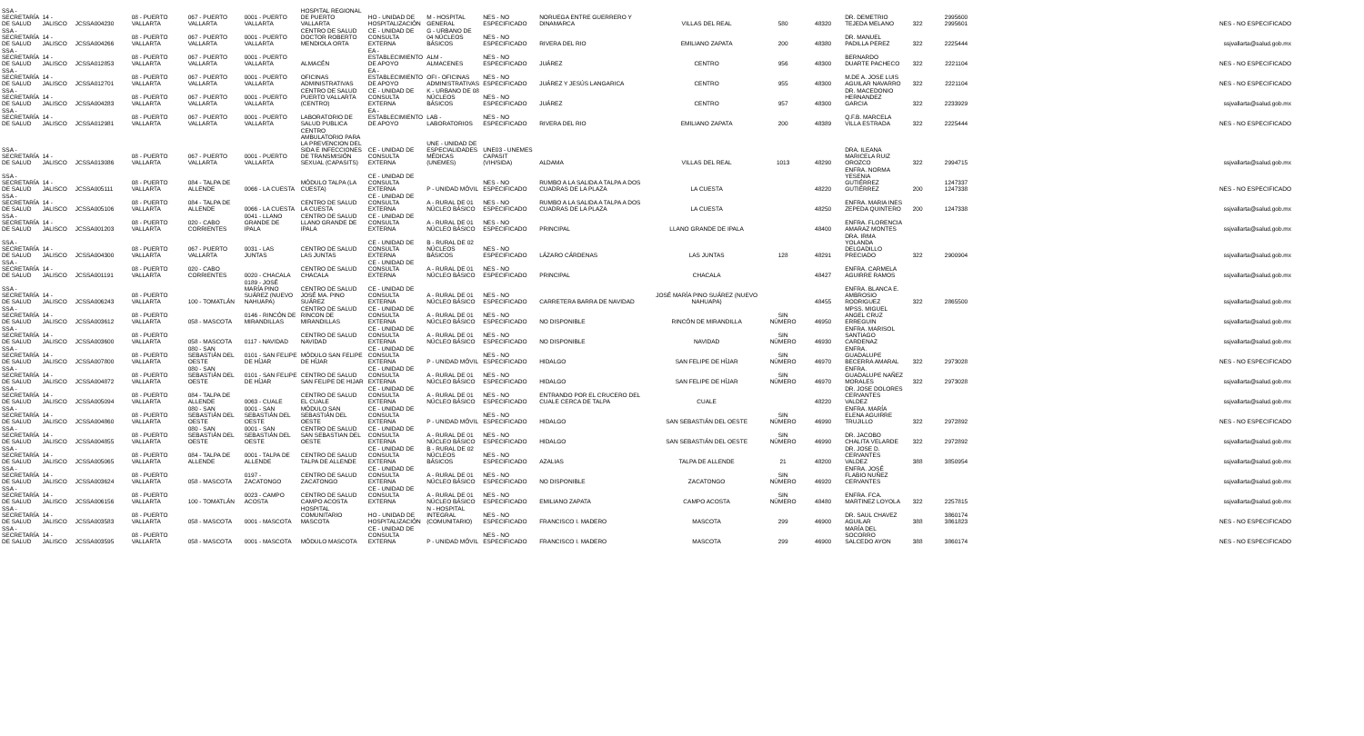| SSA - SECRETARÍA DE SALUD | 14 - JALISCO | JCSSA004230 | 08 - PUERTO VALLARTA | 067 - PUERTO VALLARTA | 0001 - PUERTO VALLARTA | HOSPITAL REGIONAL DE PUERTO VALLARTA | HO - UNIDAD DE HOSPITALIZACIÓN | M - HOSPITAL GENERAL | NES - NO ESPECIFICADO | NORUEGA ENTRE GUERRERO Y DINAMARCA | VILLAS DEL REAL | 580 | 48320 | DR. DEMETRIO TEJEDA MELANO | 322 | 2995600 2995601 | NES - NO ESPECIFICADO |
| SSA - SECRETARÍA DE SALUD | 14 - JALISCO | JCSSA004266 | 08 - PUERTO VALLARTA | 067 - PUERTO VALLARTA | 0001 - PUERTO VALLARTA | CENTRO DE SALUD DOCTOR ROBERTO MENDIOLA ORTA | CE - UNIDAD DE CONSULTA EXTERNA | G - URBANO DE 04 NÚCLEOS BÁSICOS | NES - NO ESPECIFICADO | RIVERA DEL RIO | EMILIANO ZAPATA | 200 | 48380 | DR. MANUEL PADILLA PEREZ | 322 | 2225444 | ssjvallarta@salud.gob.mx |
| SSA - SECRETARÍA DE SALUD | 14 - JALISCO | JCSSA012853 | 08 - PUERTO VALLARTA | 067 - PUERTO VALLARTA | 0001 - PUERTO VALLARTA | ALMACÉN | EA - ESTABLECIMIENTO DE APOYO | ALM - ALMACENES | NES - NO ESPECIFICADO | JUÁREZ | CENTRO | 956 | 48300 | BERNARDO DUARTE PACHECO | 322 | 2221104 | NES - NO ESPECIFICADO |
| SSA - SECRETARÍA DE SALUD | 14 - JALISCO | JCSSA012701 | 08 - PUERTO VALLARTA | 067 - PUERTO VALLARTA | 0001 - PUERTO VALLARTA | OFICINAS ADMINISTRATIVAS | EA - ESTABLECIMIENTO DE APOYO | OFI - OFICINAS ADMINISTRATIVAS | NES - NO ESPECIFICADO | JUÁREZ Y JESÚS LANGARICA | CENTRO | 955 | 48300 | M.DE A. JOSE LUIS AGUILAR NAVARRO | 322 | 2221104 | NES - NO ESPECIFICADO |
| SSA - SECRETARÍA DE SALUD | 14 - JALISCO | JCSSA004283 | 08 - PUERTO VALLARTA | 067 - PUERTO VALLARTA | 0001 - PUERTO VALLARTA | CENTRO DE SALUD PUERTO VALLARTA (CENTRO) | CE - UNIDAD DE CONSULTA EXTERNA | K - URBANO DE 08 NÚCLEOS BÁSICOS | NES - NO ESPECIFICADO | JUÁREZ | CENTRO | 957 | 48300 | DR. MACEDONIO HERNANDEZ GARCIA | 322 | 2233929 | ssjvallarta@salud.gob.mx |
| SSA - SECRETARÍA DE SALUD | 14 - JALISCO | JCSSA012981 | 08 - PUERTO VALLARTA | 067 - PUERTO VALLARTA | 0001 - PUERTO VALLARTA | LABORATORIO DE SALUD PUBLICA | EA - ESTABLECIMIENTO DE APOYO | LAB - LABORATORIOS | NES - NO ESPECIFICADO | RIVERA DEL RIO | EMILIANO ZAPATA | 200 | 48389 | Q.F.B. MARCELA VILLA ESTRADA | 322 | 2225444 | NES - NO ESPECIFICADO |
| SSA - SECRETARÍA DE SALUD | 14 - JALISCO | JCSSA013086 | 08 - PUERTO VALLARTA | 067 - PUERTO VALLARTA | 0001 - PUERTO VALLARTA | CENTRO AMBULATORIO PARA LA PREVENCION DEL SIDA E INFECCIONES DE TRANSMISIÓN SEXUAL (CAPASITS) | CE - UNIDAD DE CONSULTA EXTERNA | UNE - UNIDAD DE ESPECIALIDADES MÉDICAS (UNEMES) | UNE03 - UNEMES CAPASIT (VIH/SIDA) | ALDAMA | VILLAS DEL REAL | 1013 | 48290 | DRA. ILEANA MARICELA RUIZ OROZCO | 322 | 2994715 | ssjvallarta@salud.gob.mx |
| SSA - SECRETARÍA DE SALUD | 14 - JALISCO | JCSSA005111 | 08 - PUERTO VALLARTA | 084 - TALPA DE ALLENDE | 0066 - LA CUESTA | MÓDULO TALPA (LA CUESTA) | CE - UNIDAD DE CONSULTA EXTERNA | P - UNIDAD MÓVIL | NES - NO ESPECIFICADO | RUMBO A LA SALIDA A TALPA A DOS CUADRAS DE LA PLAZA | LA CUESTA | | 48220 | ENFRA. NORMA YESENIA GUTIÉRREZ GUTIÉRREZ | 200 | 1247337 1247338 | NES - NO ESPECIFICADO |
| SSA - SECRETARÍA DE SALUD | 14 - JALISCO | JCSSA005106 | 08 - PUERTO VALLARTA | 084 - TALPA DE ALLENDE | 0066 - LA CUESTA | CENTRO DE SALUD LA CUESTA | CE - UNIDAD DE CONSULTA EXTERNA | A - RURAL DE 01 NÚCLEO BÁSICO | NES - NO ESPECIFICADO | RUMBO A LA SALIDA A TALPA A DOS CUADRAS DE LA PLAZA | LA CUESTA | | 48250 | ENFRA. MARIA INES ZEPEDA QUINTERO | 200 | 1247338 | ssjvallarta@salud.gob.mx |
| SSA - SECRETARÍA DE SALUD | 14 - JALISCO | JCSSA001203 | 08 - PUERTO VALLARTA | 020 - CABO CORRIENTES | 0041 - LLANO GRANDE DE IPALA | CENTRO DE SALUD LLANO GRANDE DE IPALA | CE - UNIDAD DE CONSULTA EXTERNA | A - RURAL DE 01 NÚCLEO BÁSICO | NES - NO ESPECIFICADO | PRINCIPAL | LLANO GRANDE DE IPALA | | 48400 | ENFRA. FLORENCIA AMARAZ MONTES | | | ssjvallarta@salud.gob.mx |
| SSA - SECRETARÍA DE SALUD | 14 - JALISCO | JCSSA004300 | 08 - PUERTO VALLARTA | 067 - PUERTO VALLARTA | 0031 - LAS JUNTAS | CENTRO DE SALUD LAS JUNTAS | CE - UNIDAD DE CONSULTA EXTERNA | B - RURAL DE 02 NÚCLEOS BÁSICOS | NES - NO ESPECIFICADO | LÁZARO CÁRDENAS | LAS JUNTAS | 128 | 48291 | DRA. IRMA YOLANDA DELGADILLO PRECIADO | 322 | 2900904 | ssjvallarta@salud.gob.mx |
| SSA - SECRETARÍA DE SALUD | 14 - JALISCO | JCSSA001191 | 08 - PUERTO VALLARTA | 020 - CABO CORRIENTES | 0020 - CHACALA | CENTRO DE SALUD CHACALA | CE - UNIDAD DE CONSULTA EXTERNA | A - RURAL DE 01 NÚCLEO BÁSICO | NES - NO ESPECIFICADO | PRINCIPAL | CHACALA | | 48427 | ENFRA. CARMELA AGUIRRE RAMOS | | | ssjvallarta@salud.gob.mx |
| SSA - SECRETARÍA DE SALUD | 14 - JALISCO | JCSSA006243 | 08 - PUERTO VALLARTA | 100 - TOMATLÁN | 0189 - JOSÉ MARÍA PINO SUÁREZ (NUEVO NAHUAPA) | CENTRO DE SALUD JOSÉ MA. PINO SUÁREZ | CE - UNIDAD DE CONSULTA EXTERNA | A - RURAL DE 01 NÚCLEO BÁSICO | NES - NO ESPECIFICADO | CARRETERA BARRA DE NAVIDAD | JOSÉ MARÍA PINO SUÁREZ (NUEVO NAHUAPA) | | 48455 | ENFRA. BLANCA E. AMBROSIO RODRIGUEZ | 322 | 2865500 | ssjvallarta@salud.gob.mx |
| SSA - SECRETARÍA DE SALUD | 14 - JALISCO | JCSSA003612 | 08 - PUERTO VALLARTA | 058 - MASCOTA | 0146 - RINCÓN DE MIRANDILLAS | CENTRO DE SALUD RINCON DE MIRANDILLAS | CE - UNIDAD DE CONSULTA EXTERNA | A - RURAL DE 01 NÚCLEO BÁSICO | NES - NO ESPECIFICADO | NO DISPONIBLE | RINCÓN DE MIRANDILLA | SIN NÚMERO | 46950 | MPSS. MIGUEL ANGEL CRUZ ERREGUIN | | | ssjvallarta@salud.gob.mx |
| SSA - SECRETARÍA DE SALUD | 14 - JALISCO | JCSSA003600 | 08 - PUERTO VALLARTA | 058 - MASCOTA | 0117 - NAVIDAD | CENTRO DE SALUD NAVIDAD | CE - UNIDAD DE CONSULTA EXTERNA | A - RURAL DE 01 NÚCLEO BÁSICO | NES - NO ESPECIFICADO | NO DISPONIBLE | NAVIDAD | SIN NÚMERO | 46930 | ENFRA. MARISOL SANTIAGO CARDENAZ | | | ssjvallarta@salud.gob.mx |
| SSA - SECRETARÍA DE SALUD | 14 - JALISCO | JCSSA007800 | 08 - PUERTO VALLARTA | 080 - SAN SEBASTIÁN DEL OESTE | 0101 - SAN FELIPE DE HÍJAR | MÓDULO SAN FELIPE DE HÍJAR | CE - UNIDAD DE CONSULTA EXTERNA | P - UNIDAD MÓVIL | NES - NO ESPECIFICADO | HIDALGO | SAN FELIPE DE HÍJAR | SIN NÚMERO | 46970 | ENFRA. GUADALUPE BECERRA AMARAL | 322 | 2973028 | NES - NO ESPECIFICADO |
| SSA - SECRETARÍA DE SALUD | 14 - JALISCO | JCSSA004872 | 08 - PUERTO VALLARTA | 080 - SAN SEBASTIÁN DEL OESTE | 0101 - SAN FELIPE DE HÍJAR | CENTRO DE SALUD SAN FELIPE DE HIJAR | CE - UNIDAD DE CONSULTA EXTERNA | A - RURAL DE 01 NÚCLEO BÁSICO | NES - NO ESPECIFICADO | HIDALGO | SAN FELIPE DE HÍJAR | SIN NÚMERO | 46970 | ENFRA. GUADALUPE NAÑEZ MORALES | 322 | 2973028 | ssjvallarta@salud.gob.mx |
| SSA - SECRETARÍA DE SALUD | 14 - JALISCO | JCSSA005094 | 08 - PUERTO VALLARTA | 084 - TALPA DE ALLENDE | 0063 - CUALE | CENTRO DE SALUD EL CUALE | CE - UNIDAD DE CONSULTA EXTERNA | A - RURAL DE 01 NÚCLEO BÁSICO | NES - NO ESPECIFICADO | ENTRANDO POR EL CRUCERO DEL CUALE CERCA DE TALPA | CUALE | | 48220 | DR. JOSE DOLORES CERVANTES VALDEZ | | | ssjvallarta@salud.gob.mx |
| SSA - SECRETARÍA DE SALUD | 14 - JALISCO | JCSSA004860 | 08 - PUERTO VALLARTA | 080 - SAN SEBASTIÁN DEL OESTE | 0001 - SAN SEBASTIÁN DEL OESTE | MÓDULO SAN SEBASTIÁN DEL OESTE | CE - UNIDAD DE CONSULTA EXTERNA | P - UNIDAD MÓVIL | NES - NO ESPECIFICADO | HIDALGO | SAN SEBASTIÁN DEL OESTE | SIN NÚMERO | 46990 | ENFRA. MARÍA ELENA AGUIRRE TRUJILLO | 322 | 2972892 | NES - NO ESPECIFICADO |
| SSA - SECRETARÍA DE SALUD | 14 - JALISCO | JCSSA004855 | 08 - PUERTO VALLARTA | 080 - SAN SEBASTIÁN DEL OESTE | 0001 - SAN SEBASTIÁN DEL OESTE | CENTRO DE SALUD SAN SEBASTIAN DEL OESTE | CE - UNIDAD DE CONSULTA EXTERNA | A - RURAL DE 01 NÚCLEO BÁSICO | NES - NO ESPECIFICADO | HIDALGO | SAN SEBASTIÁN DEL OESTE | SIN NÚMERO | 46990 | DR. JACOBO CHALITA VELARDE | 322 | 2972892 | ssjvallarta@salud.gob.mx |
| SSA - SECRETARÍA DE SALUD | 14 - JALISCO | JCSSA005065 | 08 - PUERTO VALLARTA | 084 - TALPA DE ALLENDE | 0001 - TALPA DE ALLENDE | CENTRO DE SALUD TALPA DE ALLENDE | CE - UNIDAD DE CONSULTA EXTERNA | B - RURAL DE 02 NÚCLEOS BÁSICOS | NES - NO ESPECIFICADO | AZALIAS | TALPA DE ALLENDE | 21 | 48200 | DR. JOSE D. CERVANTES VALDEZ | 388 | 3850954 | ssjvallarta@salud.gob.mx |
| SSA - SECRETARÍA DE SALUD | 14 - JALISCO | JCSSA003624 | 08 - PUERTO VALLARTA | 058 - MASCOTA | 0197 - ZACATONGO | CENTRO DE SALUD ZACATONGO | CE - UNIDAD DE CONSULTA EXTERNA | A - RURAL DE 01 NÚCLEO BÁSICO | NES - NO ESPECIFICADO | NO DISPONIBLE | ZACATONGO | SIN NÚMERO | 46920 | ENFRA. JOSÉ FLABIO NUÑEZ CERVANTES | | | ssjvallarta@salud.gob.mx |
| SSA - SECRETARÍA DE SALUD | 14 - JALISCO | JCSSA006156 | 08 - PUERTO VALLARTA | 100 - TOMATLÁN | 0023 - CAMPO ACOSTA | CENTRO DE SALUD CAMPO ACOSTA | CE - UNIDAD DE CONSULTA EXTERNA | A - RURAL DE 01 NÚCLEO BÁSICO | NES - NO ESPECIFICADO | EMILIANO ZAPATA | CAMPO ACOSTA | SIN NÚMERO | 48480 | ENFRA. FCA. MARTINEZ LOYOLA | 322 | 2257815 | ssjvallarta@salud.gob.mx |
| SSA - SECRETARÍA DE SALUD | 14 - JALISCO | JCSSA003583 | 08 - PUERTO VALLARTA | 058 - MASCOTA | 0001 - MASCOTA | HOSPITAL COMUNITARIO MASCOTA | HO - UNIDAD DE HOSPITALIZACIÓN | N - HOSPITAL INTEGRAL (COMUNITARIO) | NES - NO ESPECIFICADO | FRANCISCO I. MADERO | MASCOTA | 299 | 46900 | DR. SAUL CHAVEZ AGUILAR | 388 | 3860174 3861823 | NES - NO ESPECIFICADO |
| SSA - SECRETARÍA DE SALUD | 14 - JALISCO | JCSSA003595 | 08 - PUERTO VALLARTA | 058 - MASCOTA | 0001 - MASCOTA | MÓDULO MASCOTA | CE - UNIDAD DE CONSULTA EXTERNA | P - UNIDAD MÓVIL | NES - NO ESPECIFICADO | FRANCISCO I. MADERO | MASCOTA | 299 | 46900 | MARÍA DEL SOCORRO SALCEDO AYON | 388 | 3860174 | NES - NO ESPECIFICADO |